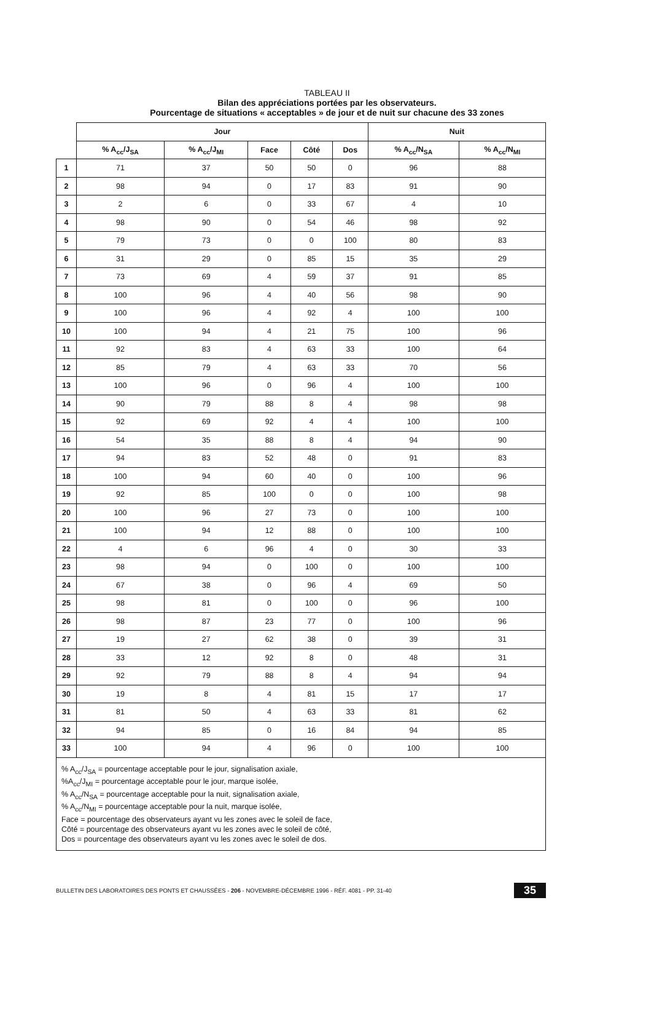TABLEAU II
Bilan des appréciations portées par les observateurs.
Pourcentage de situations « acceptables » de jour et de nuit sur chacune des 33 zones
| | Jour | | | | | Nuit | |
| | % A<sub>cc</sub>/J<sub>SA</sub> | % A<sub>cc</sub>/J<sub>MI</sub> | Face | Côté | Dos | % A<sub>cc</sub>/N<sub>SA</sub> | % A<sub>cc</sub>/N<sub>MI</sub> |
| 1 | 71 | 37 | 50 | 50 | 0 | 96 | 88 |
| 2 | 98 | 94 | 0 | 17 | 83 | 91 | 90 |
| 3 | 2 | 6 | 0 | 33 | 67 | 4 | 10 |
| 4 | 98 | 90 | 0 | 54 | 46 | 98 | 92 |
| 5 | 79 | 73 | 0 | 0 | 100 | 80 | 83 |
| 6 | 31 | 29 | 0 | 85 | 15 | 35 | 29 |
| 7 | 73 | 69 | 4 | 59 | 37 | 91 | 85 |
| 8 | 100 | 96 | 4 | 40 | 56 | 98 | 90 |
| 9 | 100 | 96 | 4 | 92 | 4 | 100 | 100 |
| 10 | 100 | 94 | 4 | 21 | 75 | 100 | 96 |
| 11 | 92 | 83 | 4 | 63 | 33 | 100 | 64 |
| 12 | 85 | 79 | 4 | 63 | 33 | 70 | 56 |
| 13 | 100 | 96 | 0 | 96 | 4 | 100 | 100 |
| 14 | 90 | 79 | 88 | 8 | 4 | 98 | 98 |
| 15 | 92 | 69 | 92 | 4 | 4 | 100 | 100 |
| 16 | 54 | 35 | 88 | 8 | 4 | 94 | 90 |
| 17 | 94 | 83 | 52 | 48 | 0 | 91 | 83 |
| 18 | 100 | 94 | 60 | 40 | 0 | 100 | 96 |
| 19 | 92 | 85 | 100 | 0 | 0 | 100 | 98 |
| 20 | 100 | 96 | 27 | 73 | 0 | 100 | 100 |
| 21 | 100 | 94 | 12 | 88 | 0 | 100 | 100 |
| 22 | 4 | 6 | 96 | 4 | 0 | 30 | 33 |
| 23 | 98 | 94 | 0 | 100 | 0 | 100 | 100 |
| 24 | 67 | 38 | 0 | 96 | 4 | 69 | 50 |
| 25 | 98 | 81 | 0 | 100 | 0 | 96 | 100 |
| 26 | 98 | 87 | 23 | 77 | 0 | 100 | 96 |
| 27 | 19 | 27 | 62 | 38 | 0 | 39 | 31 |
| 28 | 33 | 12 | 92 | 8 | 0 | 48 | 31 |
| 29 | 92 | 79 | 88 | 8 | 4 | 94 | 94 |
| 30 | 19 | 8 | 4 | 81 | 15 | 17 | 17 |
| 31 | 81 | 50 | 4 | 63 | 33 | 81 | 62 |
| 32 | 94 | 85 | 0 | 16 | 84 | 94 | 85 |
| 33 | 100 | 94 | 4 | 96 | 0 | 100 | 100 |
% A<sub>cc</sub>/J<sub>SA</sub> = pourcentage acceptable pour le jour, signalisation axiale,
%A<sub>cc</sub>/J<sub>MI</sub> = pourcentage acceptable pour le jour, marque isolée,
% A<sub>cc</sub>/N<sub>SA</sub> = pourcentage acceptable pour la nuit, signalisation axiale,
% A<sub>cc</sub>/N<sub>MI</sub> = pourcentage acceptable pour la nuit, marque isolée,
Face = pourcentage des observateurs ayant vu les zones avec le soleil de face,
Côté = pourcentage des observateurs ayant vu les zones avec le soleil de côté,
Dos = pourcentage des observateurs ayant vu les zones avec le soleil de dos.
BULLETIN DES LABORATOIRES DES PONTS ET CHAUSSÉES - 206 - NOVEMBRE-DÉCEMBRE 1996 - RÉF. 4081 - PP. 31-40 35